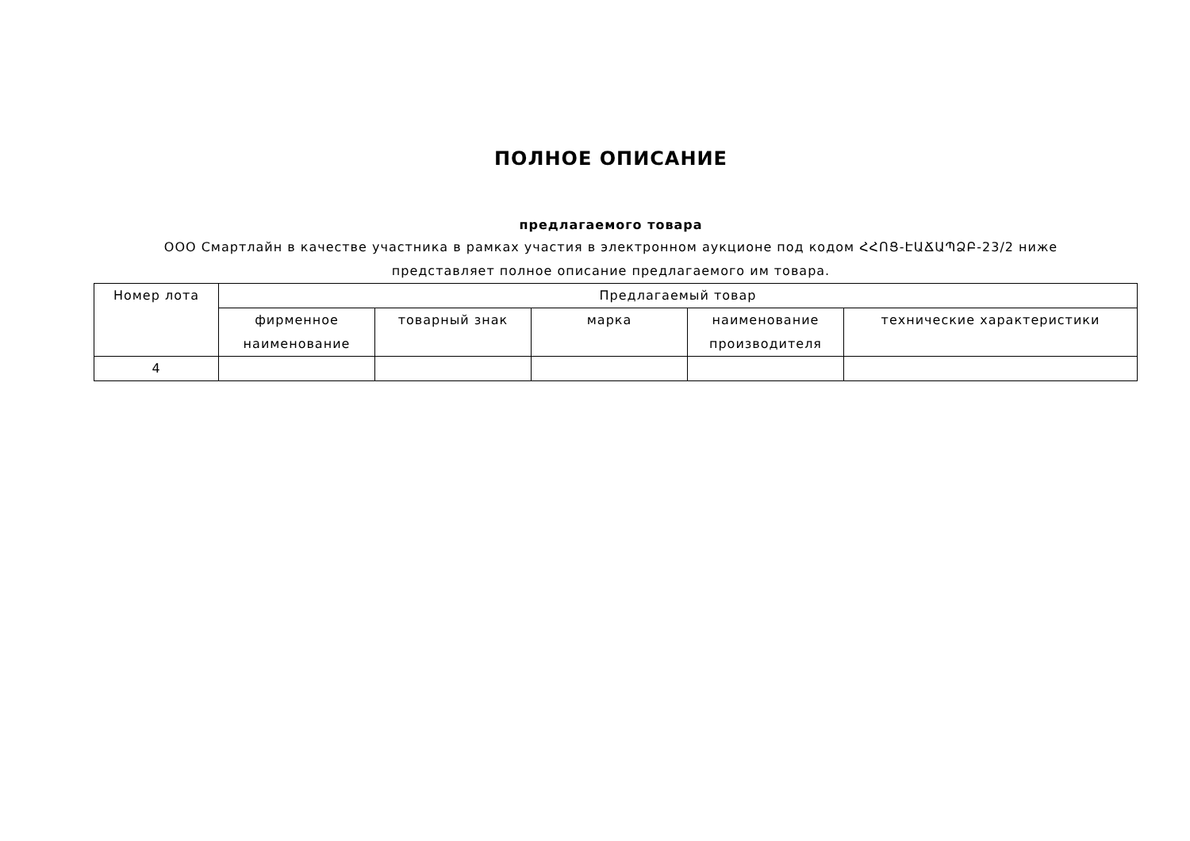ПОЛНОЕ ОПИСАНИЕ
предлагаемого товара
ООО Смартлайн в качестве участника в рамках участия в электронном аукционе под кодом ՀՀՈՑ-ԷԱՃԱՊՁԲ-23/2 ниже представляет полное описание предлагаемого им товара.
| Номер лота | Предлагаемый товар | | | | |
| --- | --- | --- | --- | --- | --- |
| | фирменное наименование | товарный знак | марка | наименование производителя | технические характеристики |
| 4 | | | | | |